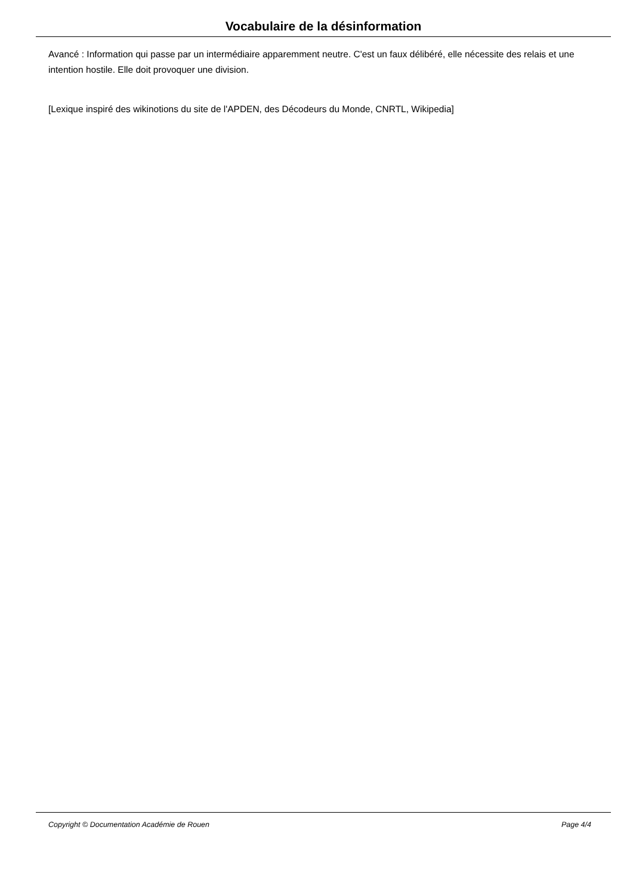Vocabulaire de la désinformation
Avancé : Information qui passe par un intermédiaire apparemment neutre. C'est un faux délibéré, elle nécessite des relais et une intention hostile. Elle doit provoquer une division.
[Lexique inspiré des wikinotions du site de l'APDEN, des Décodeurs du Monde, CNRTL, Wikipedia]
Copyright © Documentation Académie de Rouen Page 4/4